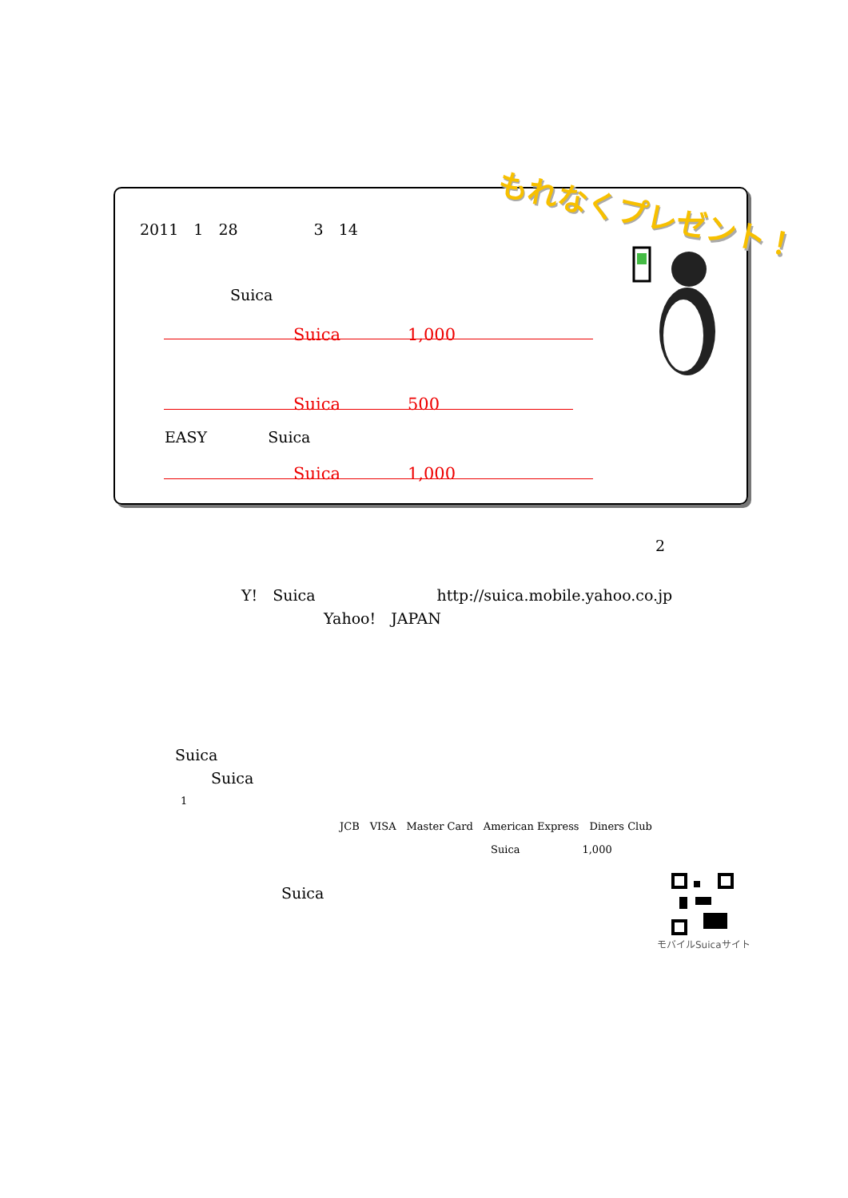もれなくプレゼント！
2011　1　28　　　　　3　14
Suica
Suica　　　　1,000
Suica　　　　500
EASY　　　　Suica
Suica　　　　1,000
2
Y!　Suica　　　　　　　　http://suica.mobile.yahoo.co.jp
Yahoo!　JAPAN
Suica
Suica
1
JCB　VISA　Master Card　American Express　Diners Club
Suica　　　　　　1,000
Suica
モバイルSuicaサイト